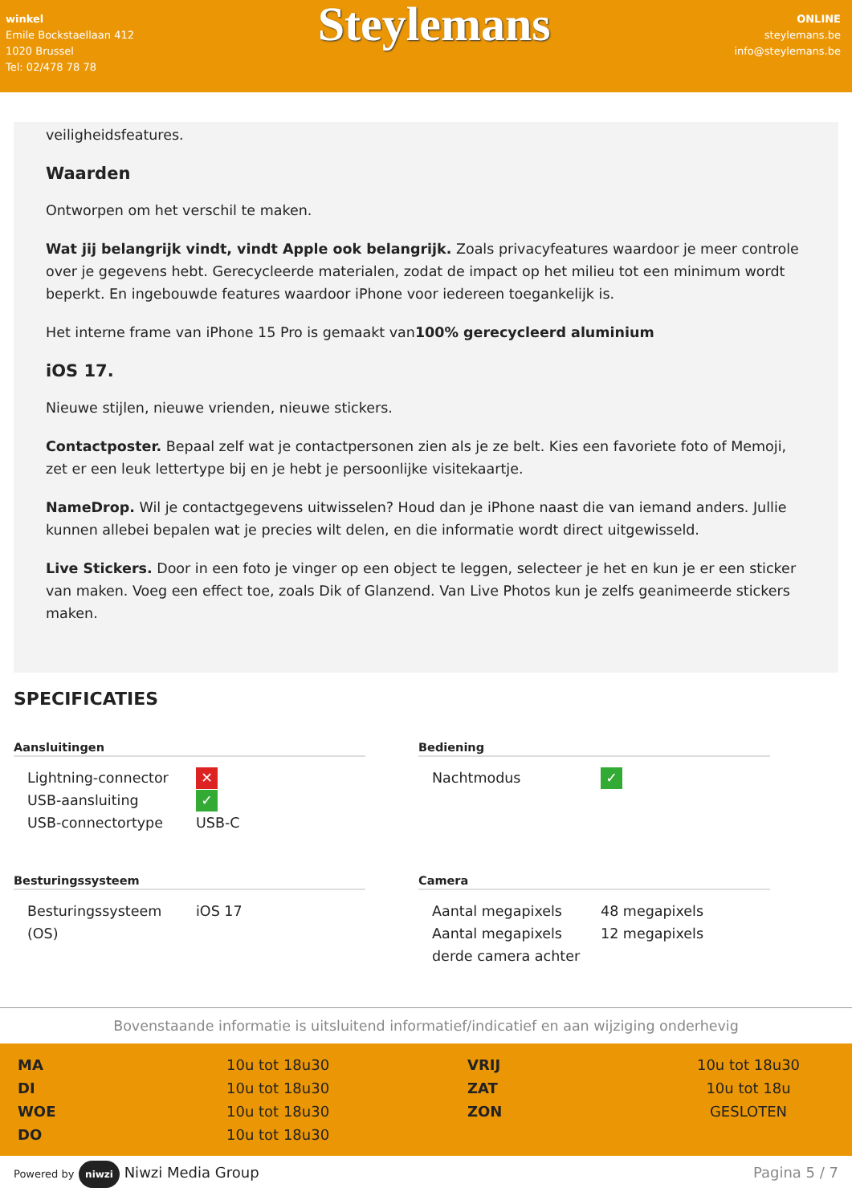winkel
Emile Bockstaellaan 412
1020 Brussel
Tel: 02/478 78 78
Steylemans
ONLINE
steylemans.be
info@steylemans.be
veiligheidsfeatures.
Waarden
Ontworpen om het verschil te maken.
Wat jij belangrijk vindt, vindt Apple ook belangrijk. Zoals privacyfeatures waardoor je meer controle over je gegevens hebt. Gerecycleerde materialen, zodat de impact op het milieu tot een minimum wordt beperkt. En ingebouwde features waardoor iPhone voor iedereen toegankelijk is.
Het interne frame van iPhone 15 Pro is gemaakt van100% gerecycleerd aluminium
iOS 17.
Nieuwe stijlen, nieuwe vrienden, nieuwe stickers.
Contactposter. Bepaal zelf wat je contactpersonen zien als je ze belt. Kies een favoriete foto of Memoji, zet er een leuk lettertype bij en je hebt je persoonlijke visitekaartje.
NameDrop. Wil je contactgegevens uitwisselen? Houd dan je iPhone naast die van iemand anders. Jullie kunnen allebei bepalen wat je precies wilt delen, en die informatie wordt direct uitgewisseld.
Live Stickers. Door in een foto je vinger op een object te leggen, selecteer je het en kun je er een sticker van maken. Voeg een effect toe, zoals Dik of Glanzend. Van Live Photos kun je zelfs geanimeerde stickers maken.
SPECIFICATIES
Aansluitingen
| Lightning-connector | ✕ |
| USB-aansluiting | ✓ |
| USB-connectortype | USB-C |
Bediening
| Nachtmodus | ✓ |
Besturingssysteem
| Besturingssysteem (OS) | iOS 17 |
Camera
| Aantal megapixels | 48 megapixels |
| Aantal megapixels derde camera achter | 12 megapixels |
Bovenstaande informatie is uitsluitend informatief/indicatief en aan wijziging onderhevig
MA
DI
WOE
DO
10u tot 18u30
10u tot 18u30
10u tot 18u30
10u tot 18u30
VRIJ
ZAT
ZON
10u tot 18u30
10u tot 18u
GESLOTEN
Powered by niwzi Niwzi Media Group
Pagina 5 / 7